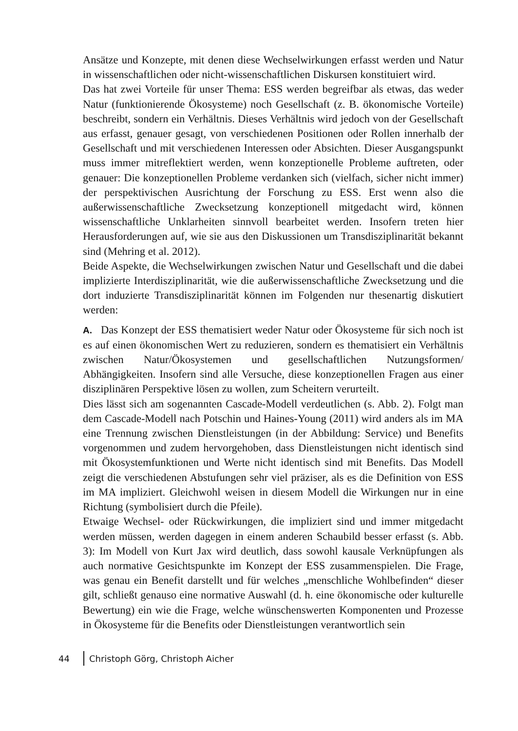Ansätze und Konzepte, mit denen diese Wechselwirkungen erfasst werden und Natur in wissenschaftlichen oder nicht-wissenschaftlichen Diskursen konstituiert wird.
Das hat zwei Vorteile für unser Thema: ESS werden begreifbar als etwas, das weder Natur (funktionierende Ökosysteme) noch Gesellschaft (z. B. ökonomische Vorteile) beschreibt, sondern ein Verhältnis. Dieses Verhältnis wird jedoch von der Gesellschaft aus erfasst, genauer gesagt, von verschiedenen Positionen oder Rollen innerhalb der Gesellschaft und mit verschiedenen Interessen oder Absichten. Dieser Ausgangspunkt muss immer mitreflektiert werden, wenn konzeptionelle Probleme auftreten, oder genauer: Die konzeptionellen Probleme verdanken sich (vielfach, sicher nicht immer) der perspektivischen Ausrichtung der Forschung zu ESS. Erst wenn also die außerwissenschaftliche Zwecksetzung konzeptionell mitgedacht wird, können wissenschaftliche Unklarheiten sinnvoll bearbeitet werden. Insofern treten hier Herausforderungen auf, wie sie aus den Diskussionen um Transdisziplinarität bekannt sind (Mehring et al. 2012).
Beide Aspekte, die Wechselwirkungen zwischen Natur und Gesellschaft und die dabei implizierte Interdisziplinarität, wie die außerwissenschaftliche Zwecksetzung und die dort induzierte Transdisziplinarität können im Folgenden nur thesenartig diskutiert werden:
A. Das Konzept der ESS thematisiert weder Natur oder Ökosysteme für sich noch ist es auf einen ökonomischen Wert zu reduzieren, sondern es thematisiert ein Verhältnis zwischen Natur/Ökosystemen und gesellschaftlichen Nutzungsformen/ Abhängigkeiten. Insofern sind alle Versuche, diese konzeptionellen Fragen aus einer disziplinären Perspektive lösen zu wollen, zum Scheitern verurteilt.
Dies lässt sich am sogenannten Cascade-Modell verdeutlichen (s. Abb. 2). Folgt man dem Cascade-Modell nach Potschin und Haines-Young (2011) wird anders als im MA eine Trennung zwischen Dienstleistungen (in der Abbildung: Service) und Benefits vorgenommen und zudem hervorgehoben, dass Dienstleistungen nicht identisch sind mit Ökosystemfunktionen und Werte nicht identisch sind mit Benefits. Das Modell zeigt die verschiedenen Abstufungen sehr viel präziser, als es die Definition von ESS im MA impliziert. Gleichwohl weisen in diesem Modell die Wirkungen nur in eine Richtung (symbolisiert durch die Pfeile).
Etwaige Wechsel- oder Rückwirkungen, die impliziert sind und immer mitgedacht werden müssen, werden dagegen in einem anderen Schaubild besser erfasst (s. Abb. 3): Im Modell von Kurt Jax wird deutlich, dass sowohl kausale Verknüpfungen als auch normative Gesichtspunkte im Konzept der ESS zusammenspielen. Die Frage, was genau ein Benefit darstellt und für welches „menschliche Wohlbefinden“ dieser gilt, schließt genauso eine normative Auswahl (d. h. eine ökonomische oder kulturelle Bewertung) ein wie die Frage, welche wünschenswerten Komponenten und Prozesse in Ökosysteme für die Benefits oder Dienstleistungen verantwortlich sein
44 Christoph Görg, Christoph Aicher